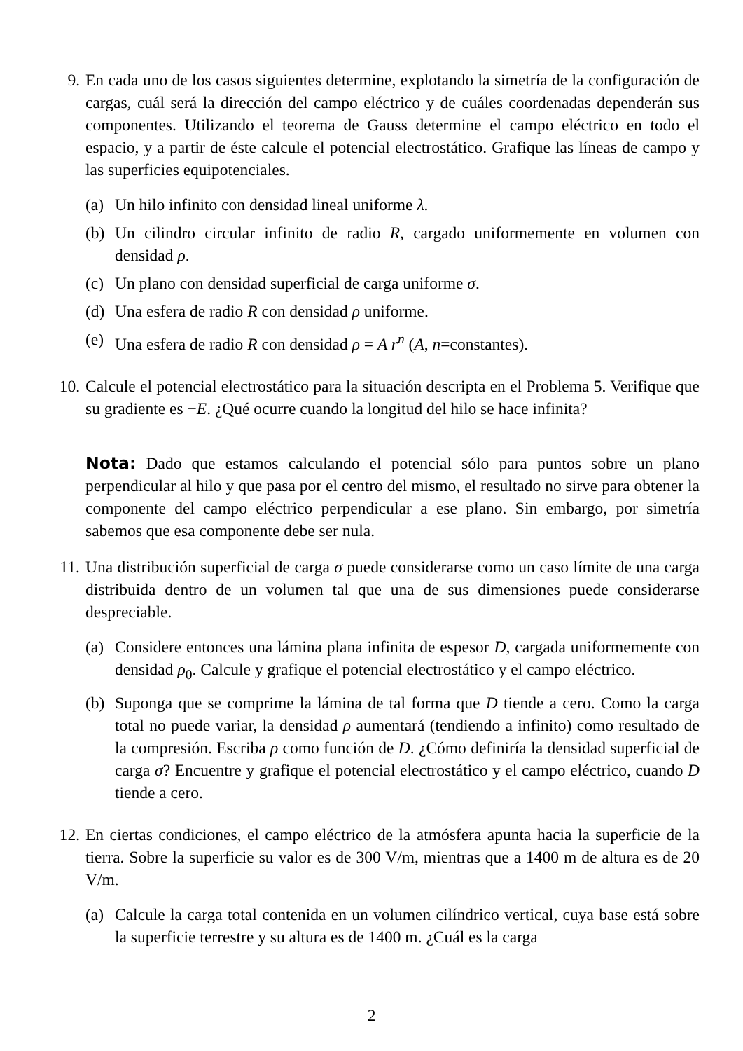9. En cada uno de los casos siguientes determine, explotando la simetría de la configuración de cargas, cuál será la dirección del campo eléctrico y de cuáles coordenadas dependerán sus componentes. Utilizando el teorema de Gauss determine el campo eléctrico en todo el espacio, y a partir de éste calcule el potencial electrostático. Grafique las líneas de campo y las superficies equipotenciales.
(a)
Un hilo infinito con densidad lineal uniforme λ.
(b)
Un cilindro circular infinito de radio R, cargado uniformemente en volumen con densidad ρ.
(c)
Un plano con densidad superficial de carga uniforme σ.
(d)
Una esfera de radio R con densidad ρ uniforme.
(e)
Una esfera de radio R con densidad ρ = A r<sup>n</sup> (A, n=constantes).
10.
Calcule el potencial electrostático para la situación descripta en el Problema 5. Verifique que su gradiente es −E. ¿Qué ocurre cuando la longitud del hilo se hace infinita?
Nota: Dado que estamos calculando el potencial sólo para puntos sobre un plano perpendicular al hilo y que pasa por el centro del mismo, el resultado no sirve para obtener la componente del campo eléctrico perpendicular a ese plano. Sin embargo, por simetría sabemos que esa componente debe ser nula.
11.
Una distribución superficial de carga σ puede considerarse como un caso límite de una carga distribuida dentro de un volumen tal que una de sus dimensiones puede considerarse despreciable.
(a)
Considere entonces una lámina plana infinita de espesor D, cargada uniformemente con densidad ρ<sub>0</sub>. Calcule y grafique el potencial electrostático y el campo eléctrico.
(b)
Suponga que se comprime la lámina de tal forma que D tiende a cero. Como la carga total no puede variar, la densidad ρ aumentará (tendiendo a infinito) como resultado de la compresión. Escriba ρ como función de D. ¿Cómo definiría la densidad superficial de carga σ? Encuentre y grafique el potencial electrostático y el campo eléctrico, cuando D tiende a cero.
12.
En ciertas condiciones, el campo eléctrico de la atmósfera apunta hacia la superficie de la tierra. Sobre la superficie su valor es de 300 V/m, mientras que a 1400 m de altura es de 20 V/m.
(a)
Calcule la carga total contenida en un volumen cilíndrico vertical, cuya base está sobre la superficie terrestre y su altura es de 1400 m. ¿Cuál es la carga
2